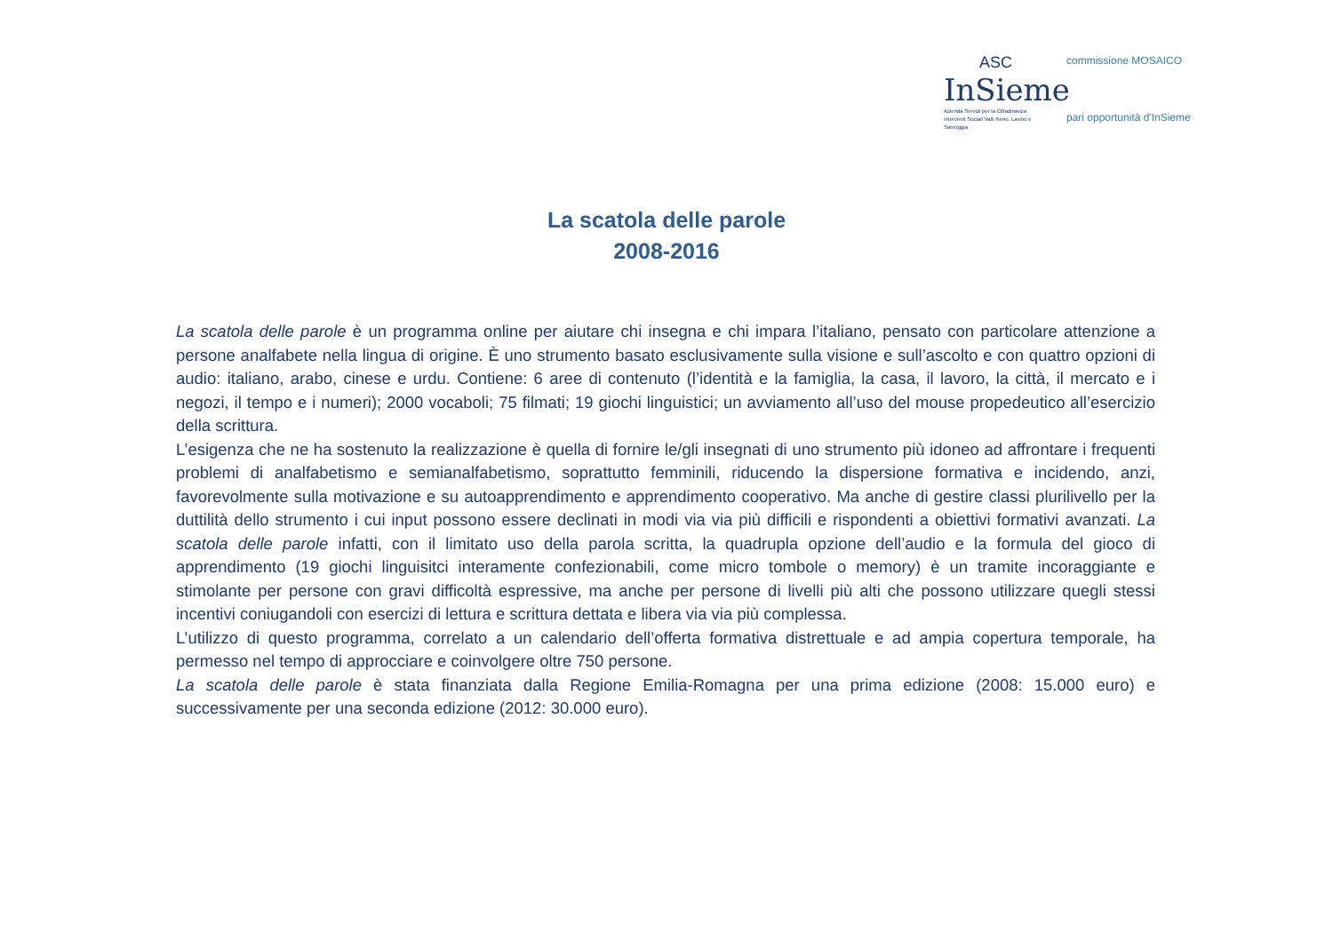ASC
InSieme
Azienda Servizi per la Cittadinanza
Interventi Sociali Valli Reno, Lavino e Samoggia
commissione MOSAICO
pari opportunità d'InSieme
La scatola delle parole
2008-2016
La scatola delle parole è un programma online per aiutare chi insegna e chi impara l’italiano, pensato con particolare attenzione a persone analfabete nella lingua di origine. È uno strumento basato esclusivamente sulla visione e sull’ascolto e con quattro opzioni di audio: italiano, arabo, cinese e urdu. Contiene: 6 aree di contenuto (l’identità e la famiglia, la casa, il lavoro, la città, il mercato e i negozi, il tempo e i numeri); 2000 vocaboli; 75 filmati; 19 giochi linguistici; un avviamento all’uso del mouse propedeutico all’esercizio della scrittura.
L’esigenza che ne ha sostenuto la realizzazione è quella di fornire le/gli insegnati di uno strumento più idoneo ad affrontare i frequenti problemi di analfabetismo e semianalfabetismo, soprattutto femminili, riducendo la dispersione formativa e incidendo, anzi, favorevolmente sulla motivazione e su autoapprendimento e apprendimento cooperativo. Ma anche di gestire classi plurilivello per la duttilità dello strumento i cui input possono essere declinati in modi via via più difficili e rispondenti a obiettivi formativi avanzati. La scatola delle parole infatti, con il limitato uso della parola scritta, la quadrupla opzione dell’audio e la formula del gioco di apprendimento (19 giochi linguisitci interamente confezionabili, come micro tombole o memory) è un tramite incoraggiante e stimolante per persone con gravi difficoltà espressive, ma anche per persone di livelli più alti che possono utilizzare quegli stessi incentivi coniugandoli con esercizi di lettura e scrittura dettata e libera via via più complessa.
L’utilizzo di questo programma, correlato a un calendario dell’offerta formativa distrettuale e ad ampia copertura temporale, ha permesso nel tempo di approcciare e coinvolgere oltre 750 persone.
La scatola delle parole è stata finanziata dalla Regione Emilia-Romagna per una prima edizione (2008: 15.000 euro) e successivamente per una seconda edizione (2012: 30.000 euro).